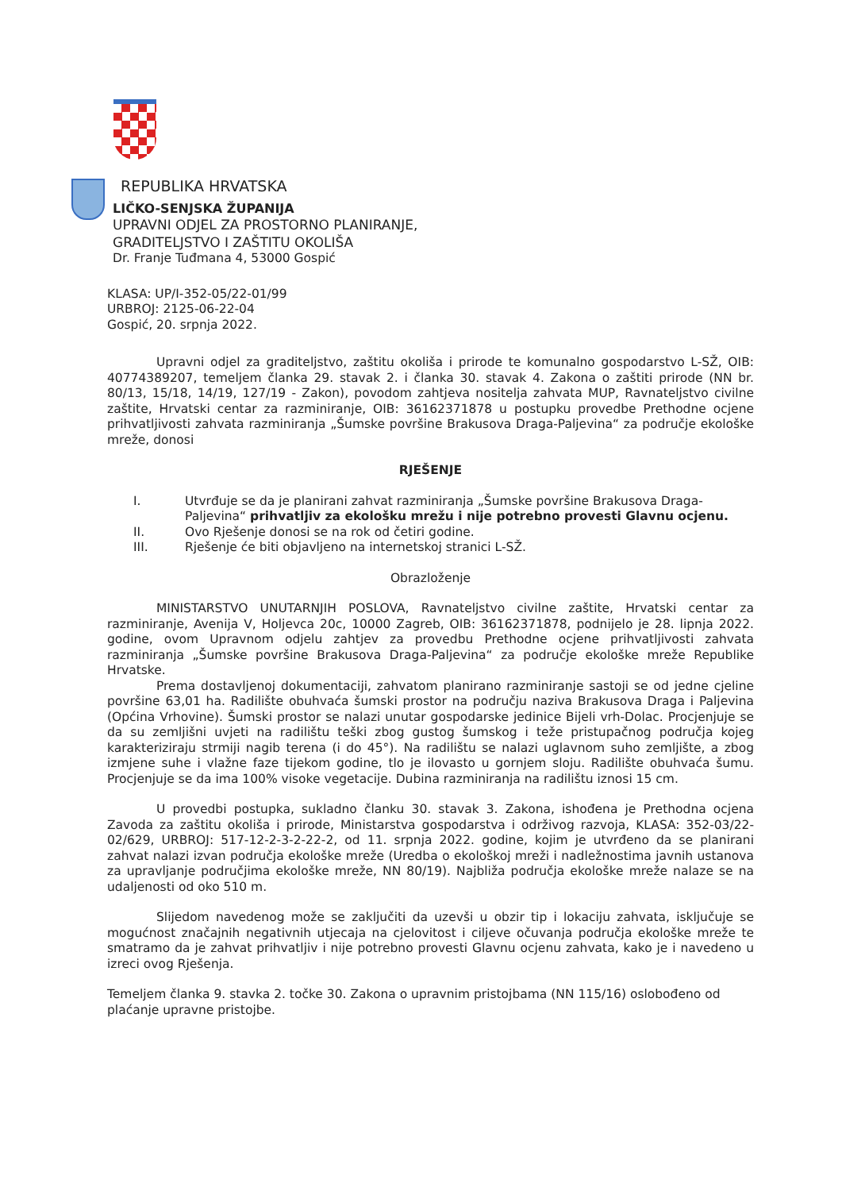REPUBLIKA HRVATSKA
LIČKO-SENJSKA ŽUPANIJA
UPRAVNI ODJEL ZA PROSTORNO PLANIRANJE,
GRADITELJSTVO I ZAŠTITU OKOLIŠA
Dr. Franje Tuđmana 4, 53000 Gospić
KLASA: UP/I-352-05/22-01/99
URBROJ: 2125-06-22-04
Gospić, 20. srpnja 2022.
Upravni odjel za graditeljstvo, zaštitu okoliša i prirode te komunalno gospodarstvo L-SŽ, OIB: 40774389207, temeljem članka 29. stavak 2. i članka 30. stavak 4. Zakona o zaštiti prirode (NN br. 80/13, 15/18, 14/19, 127/19 - Zakon), povodom zahtjeva nositelja zahvata MUP, Ravnateljstvo civilne zaštite, Hrvatski centar za razminiranje, OIB: 36162371878 u postupku provedbe Prethodne ocjene prihvatljivosti zahvata razminiranja „Šumske površine Brakusova Draga-Paljevina“ za područje ekološke mreže, donosi
RJEŠENJE
I. Utvrđuje se da je planirani zahvat razminiranja „Šumske površine Brakusova Draga-Paljevina“ prihvatljiv za ekološku mrežu i nije potrebno provesti Glavnu ocjenu.
II. Ovo Rješenje donosi se na rok od četiri godine.
III. Rješenje će biti objavljeno na internetskoj stranici L-SŽ.
Obrazloženje
MINISTARSTVO UNUTARNJIH POSLOVA, Ravnateljstvo civilne zaštite, Hrvatski centar za razminiranje, Avenija V, Holjevca 20c, 10000 Zagreb, OIB: 36162371878, podnijelo je 28. lipnja 2022. godine, ovom Upravnom odjelu zahtjev za provedbu Prethodne ocjene prihvatljivosti zahvata razminiranja „Šumske površine Brakusova Draga-Paljevina“ za područje ekološke mreže Republike Hrvatske.
Prema dostavljenoj dokumentaciji, zahvatom planirano razminiranje sastoji se od jedne cjeline površine 63,01 ha. Radilište obuhvaća šumski prostor na području naziva Brakusova Draga i Paljevina (Općina Vrhovine). Šumski prostor se nalazi unutar gospodarske jedinice Bijeli vrh-Dolac. Procjenjuje se da su zemljišni uvjeti na radilištu teški zbog gustog šumskog i teže pristupačnog područja kojeg karakteriziraju strmiji nagib terena (i do 45°). Na radilištu se nalazi uglavnom suho zemljište, a zbog izmjene suhe i vlažne faze tijekom godine, tlo je ilovasto u gornjem sloju. Radilište obuhvaća šumu. Procjenjuje se da ima 100% visoke vegetacije. Dubina razminiranja na radilištu iznosi 15 cm.
U provedbi postupka, sukladno članku 30. stavak 3. Zakona, ishođena je Prethodna ocjena Zavoda za zaštitu okoliša i prirode, Ministarstva gospodarstva i održivog razvoja, KLASA: 352-03/22-02/629, URBROJ: 517-12-2-3-2-22-2, od 11. srpnja 2022. godine, kojim je utvrđeno da se planirani zahvat nalazi izvan područja ekološke mreže (Uredba o ekološkoj mreži i nadležnostima javnih ustanova za upravljanje područjima ekološke mreže, NN 80/19). Najbliža područja ekološke mreže nalaze se na udaljenosti od oko 510 m.
Slijedom navedenog može se zaključiti da uzevši u obzir tip i lokaciju zahvata, isključuje se mogućnost značajnih negativnih utjecaja na cjelovitost i ciljeve očuvanja područja ekološke mreže te smatramo da je zahvat prihvatljiv i nije potrebno provesti Glavnu ocjenu zahvata, kako je i navedeno u izreci ovog Rješenja.
Temeljem članka 9. stavka 2. točke 30. Zakona o upravnim pristojbama (NN 115/16) oslobođeno od plaćanje upravne pristojbe.